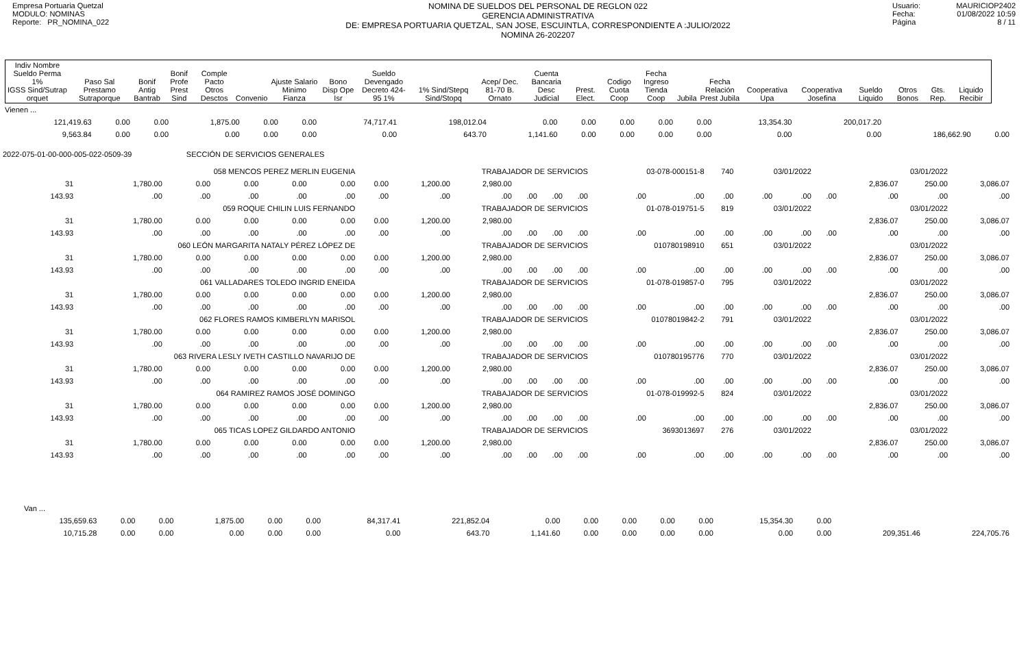Empresa Portuaria Quetzal
MODULO: NOMINAS
Reporte: PR_NOMINA_022
NOMINA DE SUELDOS DEL PERSONAL DE REGLON 022
GERENCIA ADMINISTRATIVA
DE: EMPRESA PORTUARIA QUETZAL, SAN JOSE, ESCUINTLA, CORRESPONDIENTE A :JULIO/2022
NOMINA 26-202207
Usuario: MAURICIOP2402
Fecha: 01/08/2022 10:59
Página 8 / 11
| Indiv Nombre Sueldo Perma 1% IGSS Sind/Sutrap orquet | Paso Sal Prestamo Sutraporque | Bonif Antig Bantrab | Bonif Profe Prest Sind | Comple Pacto Otros Desctos | Convenio | Ajuste Salario Minimo Fianza | Bono Disp Ope Isr | Sueldo Devengado Decreto 424-95 1% | 1% Sind/Stepq Sind/Stopq | Acep/ Dec. 81-70 B. Ornato | Cuenta Bancaria Desc Judicial | Prest. Elect. | Codigo Cuota Coop | Fecha Ingreso Tienda Coop | Jubila | Fecha Relación Prest Jubila | Cooperativa Upa | Cooperativa Josefina | Sueldo Liquido | Otros Bonos | Gts. Rep. | Liquido Recibir |
| Vienen ... | | | | | | | | | | | | | | | | |
| 121,419.63 | 0.00 | 0.00 | 1,875.00 | 0.00 | 0.00 | 74,717.41 | 198,012.04 | 0.00 | 0.00 | 0.00 | 0.00 | 0.00 | 13,354.30 | 200,017.20 | | |
| 9,563.84 | 0.00 | 0.00 | 0.00 | 0.00 | 0.00 | 0.00 | 643.70 | 1,141.60 | 0.00 | 0.00 | 0.00 | 0.00 | 0.00 | 0.00 | 186,662.90 | 0.00 |
2022-075-01-00-000-005-022-0509-39 SECCIÓN DE SERVICIOS GENERALES
| 058 MENCOS PEREZ MERLIN EUGENIA | | | | | | TRABAJADOR DE SERVICIOS | | | | | | 03-078-000151-8 | | 740 | 03/01/2022 | | 03/01/2022 | | | |
| 31 | 1,780.00 | 0.00 | 0.00 | 0.00 | 0.00 | 0.00 | 1,200.00 | 2,980.00 | | | | | | | | | | 2,836.07 | 250.00 | 3,086.07 |
| 143.93 | .00 | .00 | .00 | .00 | .00 | .00 | .00 | .00 | .00 | .00 | .00 | .00 | .00 | .00 | .00 | .00 | .00 | .00 | .00 | .00 |
| 059 ROQUE CHILIN LUIS FERNANDO | | | | | | TRABAJADOR DE SERVICIOS | | | | | | 01-078-019751-5 | | 819 | 03/01/2022 | | 03/01/2022 | | | |
| 31 | 1,780.00 | 0.00 | 0.00 | 0.00 | 0.00 | 0.00 | 1,200.00 | 2,980.00 | | | | | | | | | | 2,836.07 | 250.00 | 3,086.07 |
| 143.93 | .00 | .00 | .00 | .00 | .00 | .00 | .00 | .00 | .00 | .00 | .00 | .00 | .00 | .00 | .00 | .00 | .00 | .00 | .00 | .00 |
| 060 LEÓN MARGARITA NATALY PÉREZ LÓPEZ DE | | | | | | TRABAJADOR DE SERVICIOS | | | | | | 010780198910 | | 651 | 03/01/2022 | | 03/01/2022 | | | |
| 31 | 1,780.00 | 0.00 | 0.00 | 0.00 | 0.00 | 0.00 | 1,200.00 | 2,980.00 | | | | | | | | | | 2,836.07 | 250.00 | 3,086.07 |
| 143.93 | .00 | .00 | .00 | .00 | .00 | .00 | .00 | .00 | .00 | .00 | .00 | .00 | .00 | .00 | .00 | .00 | .00 | .00 | .00 | .00 |
| 061 VALLADARES TOLEDO INGRID ENEIDA | | | | | | TRABAJADOR DE SERVICIOS | | | | | | 01-078-019857-0 | | 795 | 03/01/2022 | | 03/01/2022 | | | |
| 31 | 1,780.00 | 0.00 | 0.00 | 0.00 | 0.00 | 0.00 | 1,200.00 | 2,980.00 | | | | | | | | | | 2,836.07 | 250.00 | 3,086.07 |
| 143.93 | .00 | .00 | .00 | .00 | .00 | .00 | .00 | .00 | .00 | .00 | .00 | .00 | .00 | .00 | .00 | .00 | .00 | .00 | .00 | .00 |
| 062 FLORES RAMOS KIMBERLYN MARISOL | | | | | | TRABAJADOR DE SERVICIOS | | | | | | 01078019842-2 | | 791 | 03/01/2022 | | 03/01/2022 | | | |
| 31 | 1,780.00 | 0.00 | 0.00 | 0.00 | 0.00 | 0.00 | 1,200.00 | 2,980.00 | | | | | | | | | | 2,836.07 | 250.00 | 3,086.07 |
| 143.93 | .00 | .00 | .00 | .00 | .00 | .00 | .00 | .00 | .00 | .00 | .00 | .00 | .00 | .00 | .00 | .00 | .00 | .00 | .00 | .00 |
| 063 RIVERA LESLY IVETH CASTILLO NAVARIJO DE | | | | | | TRABAJADOR DE SERVICIOS | | | | | | 010780195776 | | 770 | 03/01/2022 | | 03/01/2022 | | | |
| 31 | 1,780.00 | 0.00 | 0.00 | 0.00 | 0.00 | 0.00 | 1,200.00 | 2,980.00 | | | | | | | | | | 2,836.07 | 250.00 | 3,086.07 |
| 143.93 | .00 | .00 | .00 | .00 | .00 | .00 | .00 | .00 | .00 | .00 | .00 | .00 | .00 | .00 | .00 | .00 | .00 | .00 | .00 | .00 |
| 064 RAMIREZ RAMOS JOSÉ DOMINGO | | | | | | TRABAJADOR DE SERVICIOS | | | | | | 01-078-019992-5 | | 824 | 03/01/2022 | | 03/01/2022 | | | |
| 31 | 1,780.00 | 0.00 | 0.00 | 0.00 | 0.00 | 0.00 | 1,200.00 | 2,980.00 | | | | | | | | | | 2,836.07 | 250.00 | 3,086.07 |
| 143.93 | .00 | .00 | .00 | .00 | .00 | .00 | .00 | .00 | .00 | .00 | .00 | .00 | .00 | .00 | .00 | .00 | .00 | .00 | .00 | .00 |
| 065 TICAS LOPEZ GILDARDO ANTONIO | | | | | | TRABAJADOR DE SERVICIOS | | | | | | 3693013697 | | 276 | 03/01/2022 | | 03/01/2022 | | | |
| 31 | 1,780.00 | 0.00 | 0.00 | 0.00 | 0.00 | 0.00 | 1,200.00 | 2,980.00 | | | | | | | | | | 2,836.07 | 250.00 | 3,086.07 |
| 143.93 | .00 | .00 | .00 | .00 | .00 | .00 | .00 | .00 | .00 | .00 | .00 | .00 | .00 | .00 | .00 | .00 | .00 | .00 | .00 | .00 |
| Van ... | | | | | | | | | | | | | | | | |
| 135,659.63 | 0.00 | 0.00 | 1,875.00 | 0.00 | 0.00 | 84,317.41 | 221,852.04 | 0.00 | 0.00 | 0.00 | 0.00 | 0.00 | 15,354.30 | 0.00 | | |
| 10,715.28 | 0.00 | 0.00 | 0.00 | 0.00 | 0.00 | 0.00 | 643.70 | 1,141.60 | 0.00 | 0.00 | 0.00 | 0.00 | 0.00 | 0.00 | 209,351.46 | 224,705.76 |